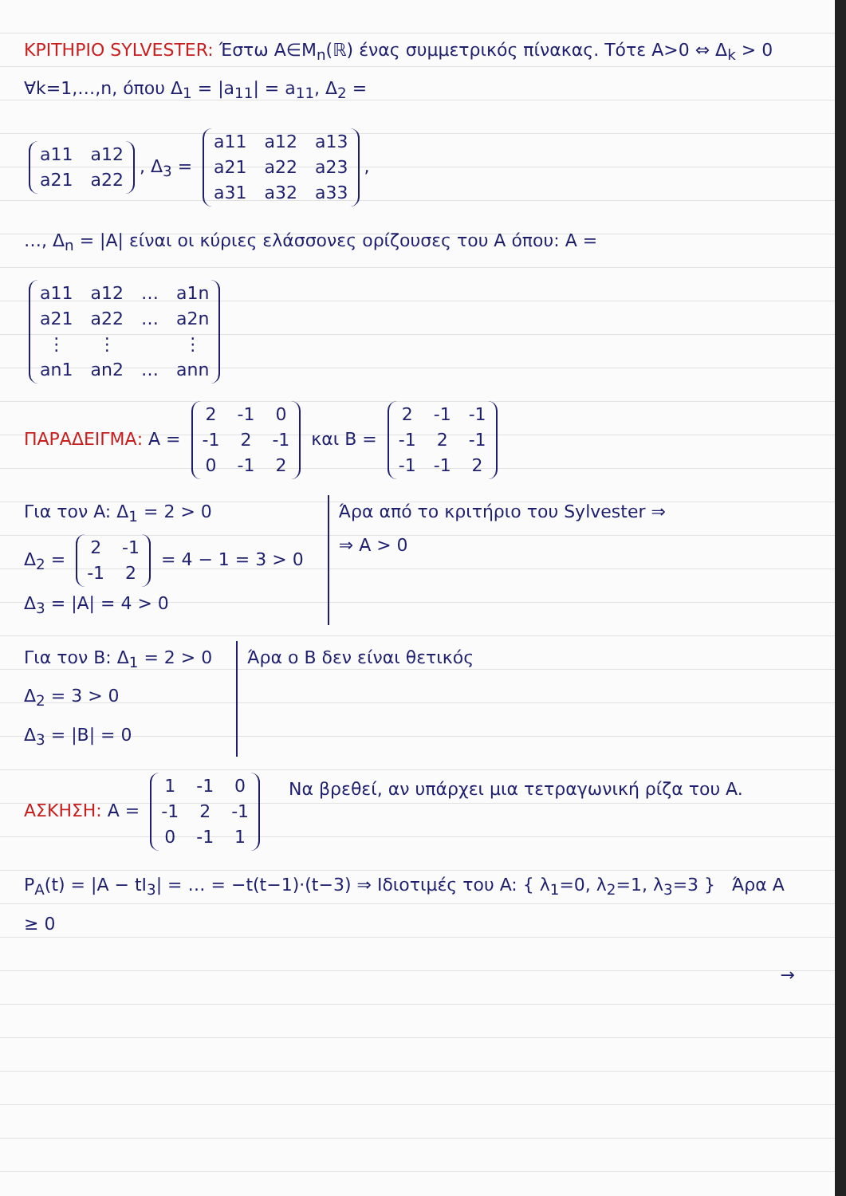ΚΡΙΤΗΡΙΟ SYLVESTER: Έστω A∈M<sub>n</sub>(ℝ) ένας συμμετρικός πίνακας. Τότε A>0 ⇔ Δ<sub>k</sub> > 0 ∀k=1,…,n, όπου Δ<sub>1</sub> = |a<sub>11</sub>| = a<sub>11</sub>, Δ<sub>2</sub> =
| a11 | a12 |
| a21 | a22 |
, Δ<sub>3</sub> =
| a11 | a12 | a13 |
| a21 | a22 | a23 |
| a31 | a32 | a33 |
,
…, Δ<sub>n</sub> = |A| είναι οι κύριες ελάσσονες ορίζουσες του A όπου: A =
| a11 | a12 | … | a1n |
| a21 | a22 | … | a2n |
| ⋮ | ⋮ | | ⋮ |
| an1 | an2 | … | ann |
ΠΑΡΑΔΕΙΓΜΑ: A =
| 2 | -1 | 0 |
| -1 | 2 | -1 |
| 0 | -1 | 2 |
και B =
| 2 | -1 | -1 |
| -1 | 2 | -1 |
| -1 | -1 | 2 |
Για τον A: Δ<sub>1</sub> = 2 > 0
Δ<sub>2</sub> =
| 2 | -1 |
| -1 | 2 |
= 4 − 1 = 3 > 0
Δ<sub>3</sub> = |A| = 4 > 0
Άρα από το κριτήριο του Sylvester ⇒
⇒ A > 0
Για τον B: Δ<sub>1</sub> = 2 > 0
Δ<sub>2</sub> = 3 > 0
Δ<sub>3</sub> = |B| = 0
Άρα ο B δεν είναι θετικός
ΑΣΚΗΣΗ: A =
| 1 | -1 | 0 |
| -1 | 2 | -1 |
| 0 | -1 | 1 |
Να βρεθεί, αν υπάρχει μια τετραγωνική ρίζα του A.
P<sub>A</sub>(t) = |A − tI<sub>3</sub>| = … = −t(t−1)·(t−3) ⇒ Ιδιοτιμές του A: { λ<sub>1</sub>=0, λ<sub>2</sub>=1, λ<sub>3</sub>=3 } Άρα A ≥ 0
→